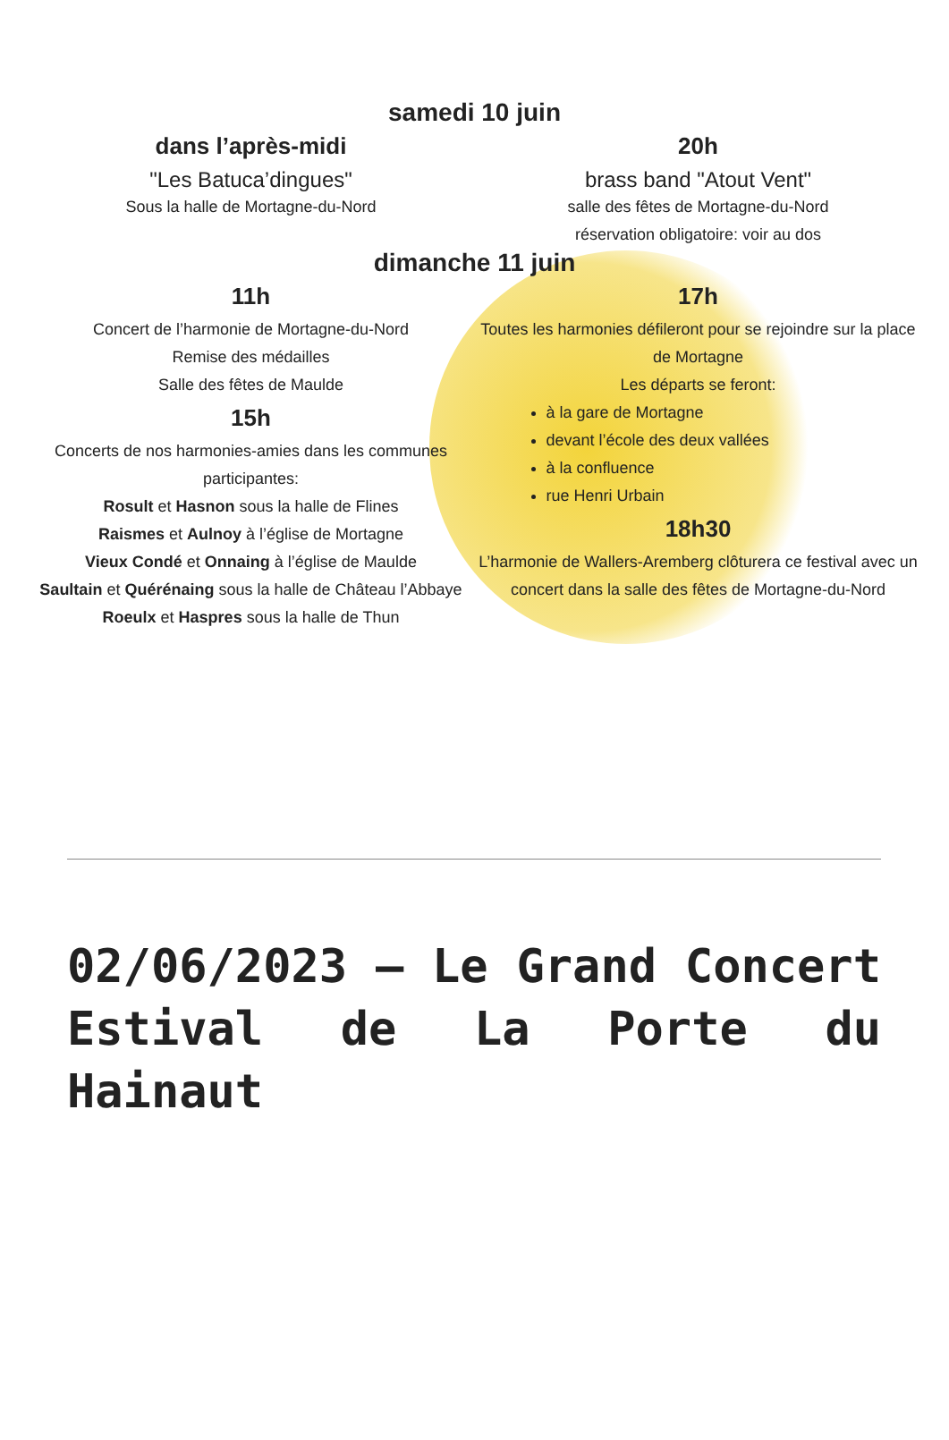samedi 10 juin
dans l’après-midi
"Les Batuca’dingues"
Sous la halle de Mortagne-du-Nord
20h
brass band "Atout Vent"
salle des fêtes de Mortagne-du-Nord
réservation obligatoire: voir au dos
dimanche 11 juin
11h
Concert de l’harmonie de Mortagne-du-Nord
Remise des médailles
Salle des fêtes de Maulde
15h
Concerts de nos harmonies-amies dans les communes participantes:
Rosult et Hasnon sous la halle de Flines
Raismes et Aulnoy à l’église de Mortagne
Vieux Condé et Onnaing à l’église de Maulde
Saultain et Quérénaing sous la halle de Château l’Abbaye
Roeulx et Haspres sous la halle de Thun
17h
Toutes les harmonies défileront pour se rejoindre sur la place de Mortagne
Les départs se feront:
à la gare de Mortagne
devant l’école des deux vallées
à la confluence
rue Henri Urbain
18h30
L’harmonie de Wallers-Aremberg clôturera ce festival avec un concert dans la salle des fêtes de Mortagne-du-Nord
02/06/2023 – Le Grand Concert Estival de La Porte du Hainaut